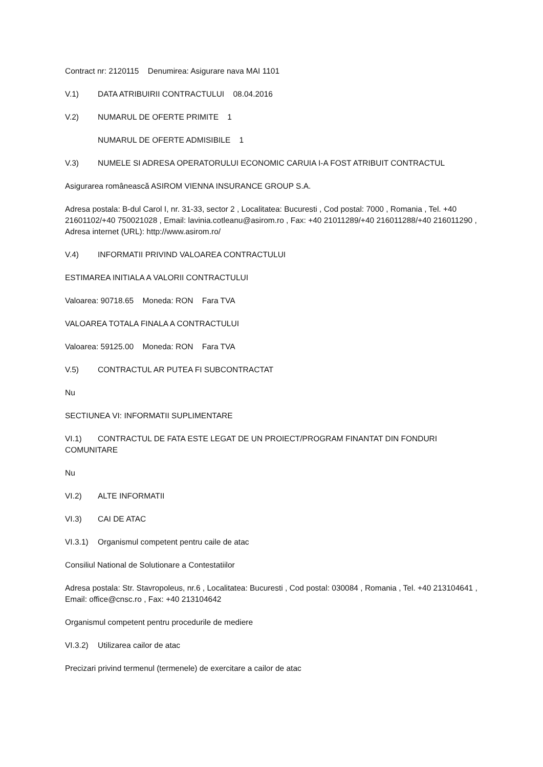Contract nr: 2120115 Denumirea: Asigurare nava MAI 1101
V.1) DATA ATRIBUIRII CONTRACTULUI 08.04.2016
V.2) NUMARUL DE OFERTE PRIMITE 1
NUMARUL DE OFERTE ADMISIBILE 1
V.3) NUMELE SI ADRESA OPERATORULUI ECONOMIC CARUIA I-A FOST ATRIBUIT CONTRACTUL
Asigurarea românească ASIROM VIENNA INSURANCE GROUP S.A.
Adresa postala: B-dul Carol I, nr. 31-33, sector 2 , Localitatea: Bucuresti , Cod postal: 7000 , Romania , Tel. +40 21601102/+40 750021028 , Email: lavinia.cotleanu@asirom.ro , Fax: +40 21011289/+40 216011288/+40 216011290 , Adresa internet (URL): http://www.asirom.ro/
V.4) INFORMATII PRIVIND VALOAREA CONTRACTULUI
ESTIMAREA INITIALA A VALORII CONTRACTULUI
Valoarea: 90718.65 Moneda: RON Fara TVA
VALOAREA TOTALA FINALA A CONTRACTULUI
Valoarea: 59125.00 Moneda: RON Fara TVA
V.5) CONTRACTUL AR PUTEA FI SUBCONTRACTAT
Nu
SECTIUNEA VI: INFORMATII SUPLIMENTARE
VI.1) CONTRACTUL DE FATA ESTE LEGAT DE UN PROIECT/PROGRAM FINANTAT DIN FONDURI COMUNITARE
Nu
VI.2) ALTE INFORMATII
VI.3) CAI DE ATAC
VI.3.1) Organismul competent pentru caile de atac
Consiliul National de Solutionare a Contestatiilor
Adresa postala: Str. Stavropoleus, nr.6 , Localitatea: Bucuresti , Cod postal: 030084 , Romania , Tel. +40 213104641 , Email: office@cnsc.ro , Fax: +40 213104642
Organismul competent pentru procedurile de mediere
VI.3.2) Utilizarea cailor de atac
Precizari privind termenul (termenele) de exercitare a cailor de atac